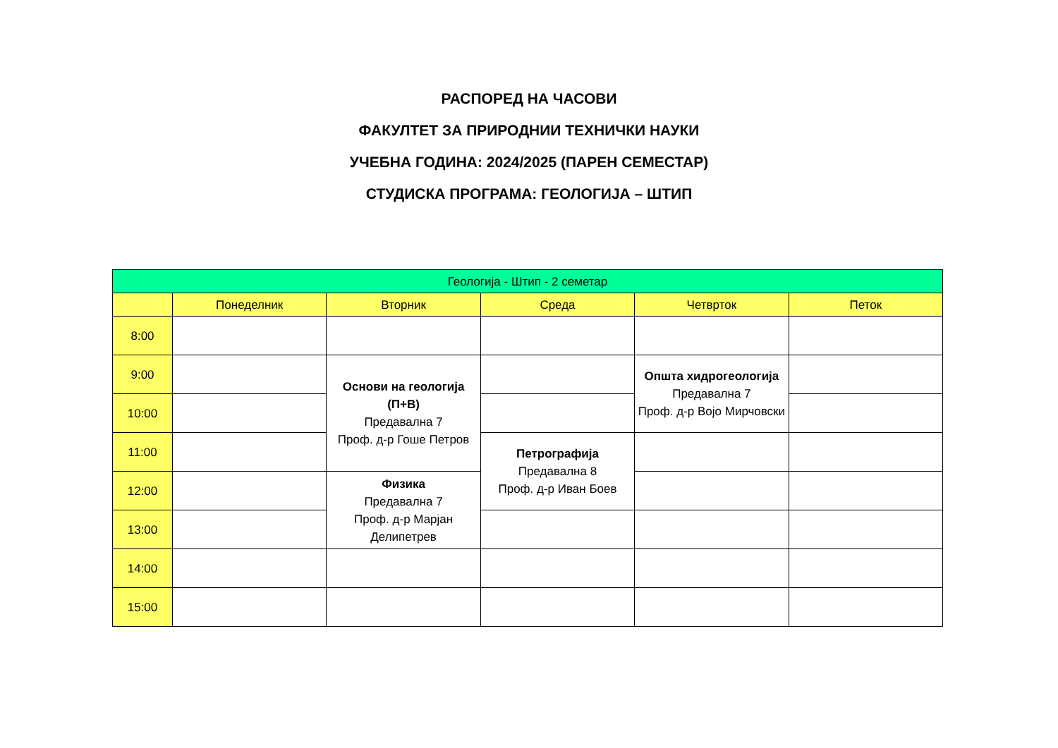РАСПОРЕД НА ЧАСОВИ
ФАКУЛТЕТ ЗА ПРИРОДНИИ ТЕХНИЧКИ НАУКИ
УЧЕБНА ГОДИНА: 2024/2025 (ПАРЕН СЕМЕСТАР)
СТУДИСКА ПРОГРАМА: ГЕОЛОГИЈА – ШТИП
| Геологија - Штип - 2 семетар | | | | | |
| --- | --- | --- | --- | --- | --- |
| | Понеделник | Вторник | Среда | Четврток | Петок |
| 8:00 | | | | | |
| 9:00 | | Основи на геологија (П+В) Предавална 7 Проф. д-р Гоше Петров | | Општа хидрогеологија Предавална 7 Проф. д-р Војо Мирчовски | |
| 10:00 | | | | | |
| 11:00 | | | Петрографија Предавална 8 Проф. д-р Иван Боев | | |
| 12:00 | | Физика Предавална 7 Проф. д-р Марјан Делипетрев | | | |
| 13:00 | | | | | |
| 14:00 | | | | | |
| 15:00 | | | | | |